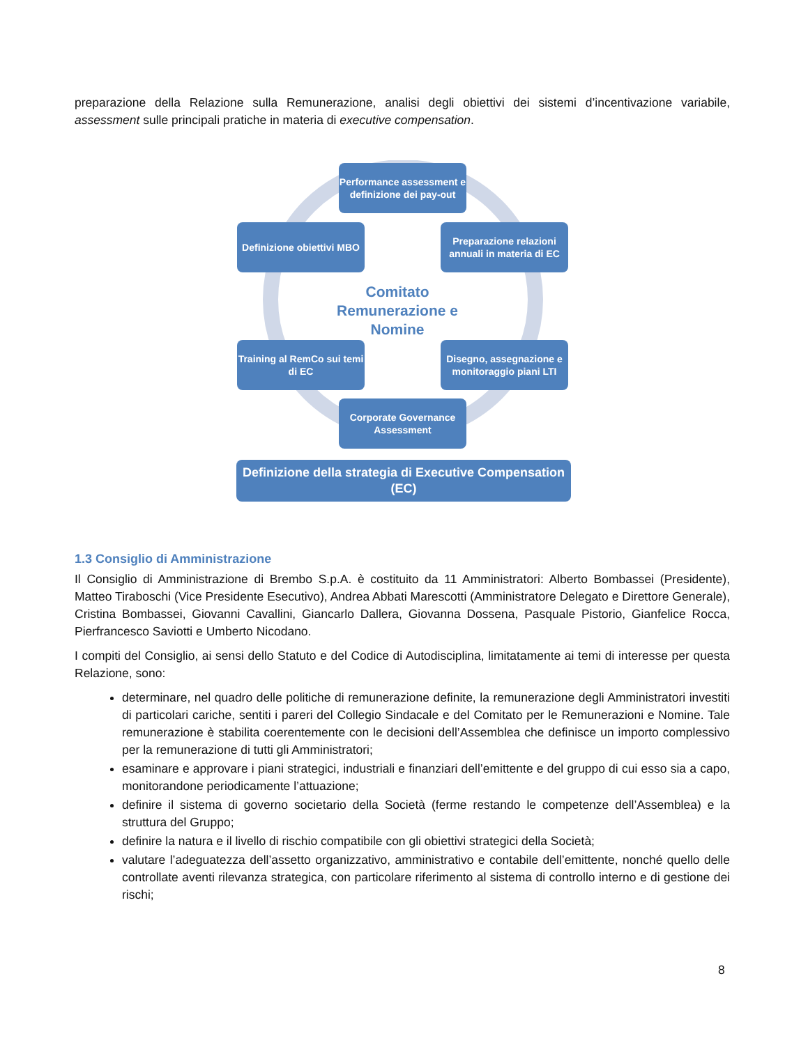preparazione della Relazione sulla Remunerazione, analisi degli obiettivi dei sistemi d’incentivazione variabile, assessment sulle principali pratiche in materia di executive compensation.
Performance assessment e definizione dei pay-out
Definizione obiettivi MBO
Preparazione relazioni annuali in materia di EC
Comitato Remunerazione e Nomine
Training al RemCo sui temi di EC
Disegno, assegnazione e monitoraggio piani LTI
Corporate Governance Assessment
Definizione della strategia di Executive Compensation (EC)
1.3 Consiglio di Amministrazione
Il Consiglio di Amministrazione di Brembo S.p.A. è costituito da 11 Amministratori: Alberto Bombassei (Presidente), Matteo Tiraboschi (Vice Presidente Esecutivo), Andrea Abbati Marescotti (Amministratore Delegato e Direttore Generale), Cristina Bombassei, Giovanni Cavallini, Giancarlo Dallera, Giovanna Dossena, Pasquale Pistorio, Gianfelice Rocca, Pierfrancesco Saviotti e Umberto Nicodano.
I compiti del Consiglio, ai sensi dello Statuto e del Codice di Autodisciplina, limitatamente ai temi di interesse per questa Relazione, sono:
determinare, nel quadro delle politiche di remunerazione definite, la remunerazione degli Amministratori investiti di particolari cariche, sentiti i pareri del Collegio Sindacale e del Comitato per le Remunerazioni e Nomine. Tale remunerazione è stabilita coerentemente con le decisioni dell’Assemblea che definisce un importo complessivo per la remunerazione di tutti gli Amministratori;
esaminare e approvare i piani strategici, industriali e finanziari dell’emittente e del gruppo di cui esso sia a capo, monitorandone periodicamente l’attuazione;
definire il sistema di governo societario della Società (ferme restando le competenze dell’Assemblea) e la struttura del Gruppo;
definire la natura e il livello di rischio compatibile con gli obiettivi strategici della Società;
valutare l’adeguatezza dell’assetto organizzativo, amministrativo e contabile dell’emittente, nonché quello delle controllate aventi rilevanza strategica, con particolare riferimento al sistema di controllo interno e di gestione dei rischi;
8